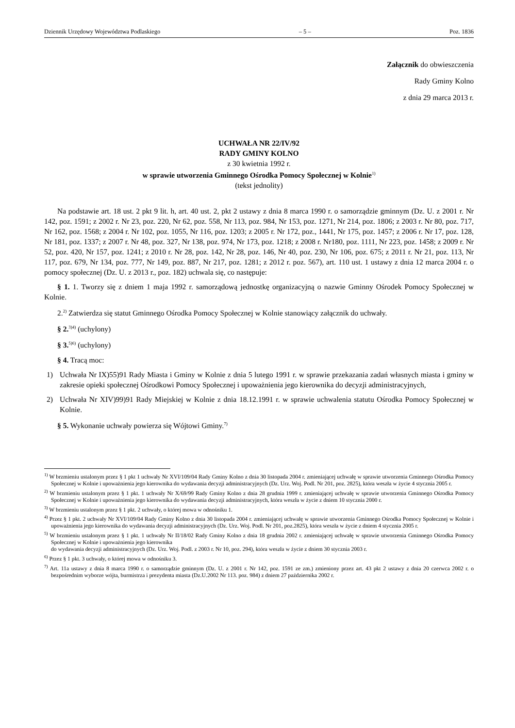Dziennik Urzędowy Województwa Podlaskiego – 5 – Poz. 1836
Załącznik do obwieszczenia
Rady Gminy Kolno
z dnia 29 marca 2013 r.
UCHWAŁA NR 22/IV/92
RADY GMINY KOLNO
z 30 kwietnia 1992 r.
w sprawie utworzenia Gminnego Ośrodka Pomocy Społecznej w Kolnie<sup>1)</sup>
(tekst jednolity)
Na podstawie art. 18 ust. 2 pkt 9 lit. h, art. 40 ust. 2, pkt 2 ustawy z dnia 8 marca 1990 r. o samorządzie gminnym (Dz. U. z 2001 r. Nr 142, poz. 1591; z 2002 r. Nr 23, poz. 220, Nr 62, poz. 558, Nr 113, poz. 984, Nr 153, poz. 1271, Nr 214, poz. 1806; z 2003 r. Nr 80, poz. 717, Nr 162, poz. 1568; z 2004 r. Nr 102, poz. 1055, Nr 116, poz. 1203; z 2005 r. Nr 172, poz., 1441, Nr 175, poz. 1457; z 2006 r. Nr 17, poz. 128, Nr 181, poz. 1337; z 2007 r. Nr 48, poz. 327, Nr 138, poz. 974, Nr 173, poz. 1218; z 2008 r. Nr180, poz. 1111, Nr 223, poz. 1458; z 2009 r. Nr 52, poz. 420, Nr 157, poz. 1241; z 2010 r. Nr 28, poz. 142, Nr 28, poz. 146, Nr 40, poz. 230, Nr 106, poz. 675; z 2011 r. Nr 21, poz. 113, Nr 117, poz. 679, Nr 134, poz. 777, Nr 149, poz. 887, Nr 217, poz. 1281; z 2012 r. poz. 567), art. 110 ust. 1 ustawy z dnia 12 marca 2004 r. o pomocy społecznej (Dz. U. z 2013 r., poz. 182) uchwala się, co następuje:
§ 1. 1. Tworzy się z dniem 1 maja 1992 r. samorządową jednostkę organizacyjną o nazwie Gminny Ośrodek Pomocy Społecznej w Kolnie.
2.<sup>2)</sup> Zatwierdza się statut Gminnego Ośrodka Pomocy Społecznej w Kolnie stanowiący załącznik do uchwały.
§ 2.<sup>3)4)</sup> (uchylony)
§ 3.<sup>5)6)</sup> (uchylony)
§ 4. Tracą moc:
1) Uchwała Nr IX)55)91 Rady Miasta i Gminy w Kolnie z dnia 5 lutego 1991 r. w sprawie przekazania zadań własnych miasta i gminy w zakresie opieki społecznej Ośrodkowi Pomocy Społecznej i upoważnienia jego kierownika do decyzji administracyjnych,
2) Uchwała Nr XIV)99)91 Rady Miejskiej w Kolnie z dnia 18.12.1991 r. w sprawie uchwalenia statutu Ośrodka Pomocy Społecznej w Kolnie.
§ 5. Wykonanie uchwały powierza się Wójtowi Gminy.<sup>7)</sup>
<sup>1)</sup> W brzmieniu ustalonym przez § 1 pkt 1 uchwały Nr XVI/109/04 Rady Gminy Kolno z dnia 30 listopada 2004 r. zmieniającej uchwałę w sprawie utworzenia Gminnego Ośrodka Pomocy Społecznej w Kolnie i upoważnienia jego kierownika do wydawania decyzji administracyjnych (Dz. Urz. Woj. Podl. Nr 201, poz. 2825), która weszła w życie 4 stycznia 2005 r.
<sup>2)</sup> W brzmieniu ustalonym przez § 1 pkt. 1 uchwały Nr X/69/99 Rady Gminy Kolno z dnia 28 grudnia 1999 r. zmieniającej uchwałę w sprawie utworzenia Gminnego Ośrodka Pomocy Społecznej w Kolnie i upoważnienia jego kierownika do wydawania decyzji administracyjnych, która weszła w życie z dniem 10 stycznia 2000 r.
<sup>3)</sup> W brzmieniu ustalonym przez § 1 pkt. 2 uchwały, o której mowa w odnośniku 1.
<sup>4)</sup> Przez § 1 pkt. 2 uchwały Nr XVI/109/04 Rady Gminy Kolno z dnia 30 listopada 2004 r. zmieniającej uchwałę w sprawie utworzenia Gminnego Ośrodka Pomocy Społecznej w Kolnie i upoważnienia jego kierownika do wydawania decyzji administracyjnych (Dz. Urz. Woj. Podl. Nr 201, poz.2825), która weszła w życie z dniem 4 stycznia 2005 r.
<sup>5)</sup> W brzmieniu ustalonym przez § 1 pkt. 1 uchwały Nr II/18/02 Rady Gminy Kolno z dnia 18 grudnia 2002 r. zmieniającej uchwałę w sprawie utworzenia Gminnego Ośrodka Pomocy Społecznej w Kolnie i upoważnienia jego kierownika
do wydawania decyzji administracyjnych (Dz. Urz. Woj. Podl. z 2003 r. Nr 10, poz. 294), która weszła w życie z dniem 30 stycznia 2003 r.
<sup>6)</sup> Przez § 1 pkt. 3 uchwały, o której mowa w odnośniku 3.
<sup>7)</sup> Art. 11a ustawy z dnia 8 marca 1990 r. o samorządzie gminnym (Dz. U. z 2001 r. Nr 142, poz. 1591 ze zm.) zmieniony przez art. 43 pkt 2 ustawy z dnia 20 czerwca 2002 r. o bezpośrednim wyborze wójta, burmistrza i prezydenta miasta (Dz.U.2002 Nr 113. poz. 984) z dniem 27 października 2002 r.